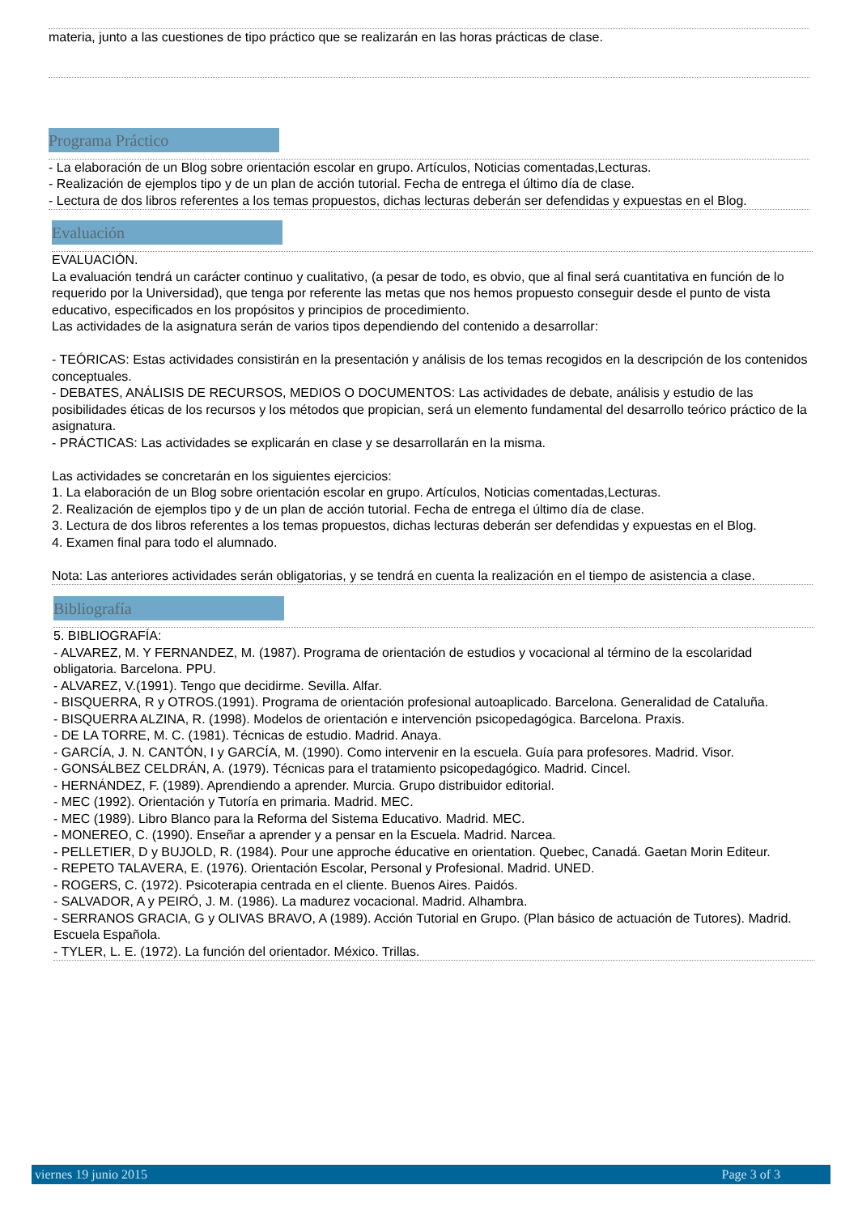materia, junto a las cuestiones de tipo práctico que se realizarán en las horas prácticas de clase.
Programa Práctico
- La elaboración de un Blog sobre orientación escolar en grupo. Artículos, Noticias comentadas,Lecturas.
- Realización de ejemplos tipo y de un plan de acción tutorial. Fecha de entrega el último día de clase.
- Lectura de dos libros referentes a los temas propuestos, dichas lecturas deberán ser defendidas y expuestas en el Blog.
Evaluación
EVALUACIÓN.
La evaluación tendrá un carácter continuo y cualitativo, (a pesar de todo, es obvio, que al final será cuantitativa en función de lo requerido por la Universidad), que tenga por referente las metas que nos hemos propuesto conseguir desde el punto de vista educativo, especificados en los propósitos y principios de procedimiento.
Las actividades de la asignatura serán de varios tipos dependiendo del contenido a desarrollar:
- TEÓRICAS: Estas actividades consistirán en la presentación y análisis de los temas recogidos en la descripción de los contenidos conceptuales.
- DEBATES, ANÁLISIS DE RECURSOS, MEDIOS O DOCUMENTOS: Las actividades de debate, análisis y estudio de las posibilidades éticas de los recursos y los métodos que propician, será un elemento fundamental del desarrollo teórico práctico de la asignatura.
- PRÁCTICAS: Las actividades se explicarán en clase y se desarrollarán en la misma.
Las actividades se concretarán en los siguientes ejercicios:
1. La elaboración de un Blog sobre orientación escolar en grupo. Artículos, Noticias comentadas,Lecturas.
2. Realización de ejemplos tipo y de un plan de acción tutorial. Fecha de entrega el último día de clase.
3. Lectura de dos libros referentes a los temas propuestos, dichas lecturas deberán ser defendidas y expuestas en el Blog.
4. Examen final para todo el alumnado.
Nota: Las anteriores actividades serán obligatorias, y se tendrá en cuenta la realización en el tiempo de asistencia a clase.
Bibliografía
5. BIBLIOGRAFÍA:
- ALVAREZ, M. Y FERNANDEZ, M. (1987). Programa de orientación de estudios y vocacional al término de la escolaridad obligatoria. Barcelona. PPU.
- ALVAREZ, V.(1991). Tengo que decidirme. Sevilla. Alfar.
- BISQUERRA, R y OTROS.(1991). Programa de orientación profesional autoaplicado. Barcelona. Generalidad de Cataluña.
- BISQUERRA ALZINA, R. (1998). Modelos de orientación e intervención psicopedagógica. Barcelona. Praxis.
- DE LA TORRE, M. C. (1981). Técnicas de estudio. Madrid. Anaya.
- GARCÍA, J. N. CANTÓN, I y GARCÍA, M. (1990). Como intervenir en la escuela. Guía para profesores. Madrid. Visor.
- GONSÁLBEZ CELDRÁN, A. (1979). Técnicas para el tratamiento psicopedagógico. Madrid. Cincel.
- HERNÁNDEZ, F. (1989). Aprendiendo a aprender. Murcia. Grupo distribuidor editorial.
- MEC (1992). Orientación y Tutoría en primaria. Madrid. MEC.
- MEC (1989). Libro Blanco para la Reforma del Sistema Educativo. Madrid. MEC.
- MONEREO, C. (1990). Enseñar a aprender y a pensar en la Escuela. Madrid. Narcea.
- PELLETIER, D y BUJOLD, R. (1984). Pour une approche éducative en orientation. Quebec, Canadá. Gaetan Morin Editeur.
- REPETO TALAVERA, E. (1976). Orientación Escolar, Personal y Profesional. Madrid. UNED.
- ROGERS, C. (1972). Psicoterapia centrada en el cliente. Buenos Aires. Paidós.
- SALVADOR, A y PEIRÓ, J. M. (1986). La madurez vocacional. Madrid. Alhambra.
- SERRANOS GRACIA, G y OLIVAS BRAVO, A (1989). Acción Tutorial en Grupo. (Plan básico de actuación de Tutores). Madrid. Escuela Española.
- TYLER, L. E. (1972). La función del orientador. México. Trillas.
viernes 19 junio 2015 Page 3 of 3